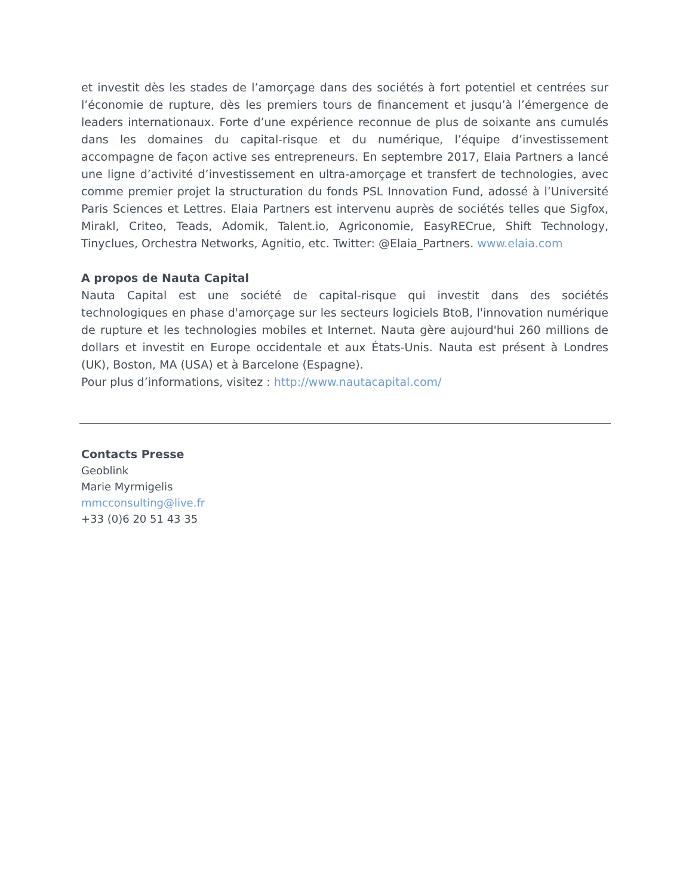et investit dès les stades de l’amorçage dans des sociétés à fort potentiel et centrées sur l’économie de rupture, dès les premiers tours de financement et jusqu’à l’émergence de leaders internationaux. Forte d’une expérience reconnue de plus de soixante ans cumulés dans les domaines du capital-risque et du numérique, l’équipe d’investissement accompagne de façon active ses entrepreneurs. En septembre 2017, Elaia Partners a lancé une ligne d’activité d’investissement en ultra-amorçage et transfert de technologies, avec comme premier projet la structuration du fonds PSL Innovation Fund, adossé à l’Université Paris Sciences et Lettres. Elaia Partners est intervenu auprès de sociétés telles que Sigfox, Mirakl, Criteo, Teads, Adomik, Talent.io, Agriconomie, EasyRECrue, Shift Technology, Tinyclues, Orchestra Networks, Agnitio, etc. Twitter: @Elaia_Partners. www.elaia.com
A propos de Nauta Capital
Nauta Capital est une société de capital-risque qui investit dans des sociétés technologiques en phase d'amorçage sur les secteurs logiciels BtoB, l'innovation numérique de rupture et les technologies mobiles et Internet. Nauta gère aujourd'hui 260 millions de dollars et investit en Europe occidentale et aux États-Unis. Nauta est présent à Londres (UK), Boston, MA (USA) et à Barcelone (Espagne).
Pour plus d’informations, visitez : http://www.nautacapital.com/
Contacts Presse
Geoblink
Marie Myrmigelis
mmcconsulting@live.fr
+33 (0)6 20 51 43 35